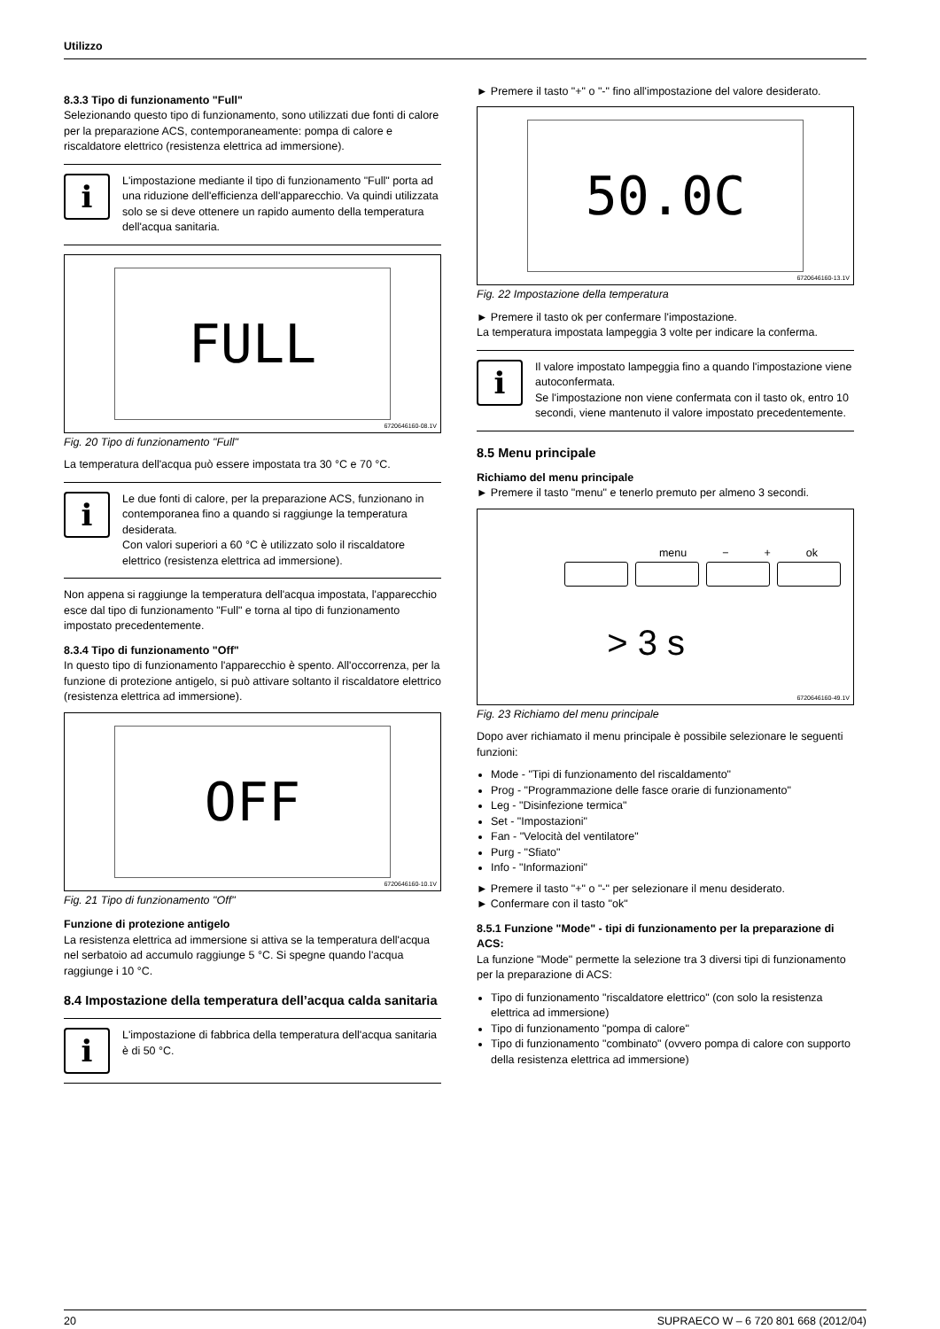Utilizzo
8.3.3 Tipo di funzionamento "Full"
Selezionando questo tipo di funzionamento, sono utilizzati due fonti di calore per la preparazione ACS, contemporaneamente: pompa di calore e riscaldatore elettrico (resistenza elettrica ad immersione).
i
L'impostazione mediante il tipo di funzionamento "Full" porta ad una riduzione dell'efficienza dell'apparecchio. Va quindi utilizzata solo se si deve ottenere un rapido aumento della temperatura dell'acqua sanitaria.
FULL
6720646160-08.1V
Fig. 20 Tipo di funzionamento "Full"
La temperatura dell'acqua può essere impostata tra 30 °C e 70 °C.
i
Le due fonti di calore, per la preparazione ACS, funzionano in contemporanea fino a quando si raggiunge la temperatura desiderata.
Con valori superiori a 60 °C è utilizzato solo il riscaldatore elettrico (resistenza elettrica ad immersione).
Non appena si raggiunge la temperatura dell'acqua impostata, l'apparecchio esce dal tipo di funzionamento "Full" e torna al tipo di funzionamento impostato precedentemente.
8.3.4 Tipo di funzionamento "Off"
In questo tipo di funzionamento l'apparecchio è spento. All'occorrenza, per la funzione di protezione antigelo, si può attivare soltanto il riscaldatore elettrico (resistenza elettrica ad immersione).
OFF
6720646160-10.1V
Fig. 21 Tipo di funzionamento "Off"
Funzione di protezione antigelo
La resistenza elettrica ad immersione si attiva se la temperatura dell'acqua nel serbatoio ad accumulo raggiunge 5 °C. Si spegne quando l'acqua raggiunge i 10 °C.
8.4 Impostazione della temperatura dell’acqua calda sanitaria
i
L'impostazione di fabbrica della temperatura dell'acqua sanitaria è di 50 °C.
► Premere il tasto "+" o "-" fino all'impostazione del valore desiderato.
50.0C
6720646160-13.1V
Fig. 22 Impostazione della temperatura
► Premere il tasto ok per confermare l'impostazione.
La temperatura impostata lampeggia 3 volte per indicare la conferma.
i
Il valore impostato lampeggia fino a quando l'impostazione viene autoconfermata.
Se l'impostazione non viene confermata con il tasto ok, entro 10 secondi, viene mantenuto il valore impostato precedentemente.
8.5 Menu principale
Richiamo del menu principale
► Premere il tasto "menu" e tenerlo premuto per almeno 3 secondi.
menu − + ok
> 3 s
6720646160-49.1V
Fig. 23 Richiamo del menu principale
Dopo aver richiamato il menu principale è possibile selezionare le seguenti funzioni:
Mode - "Tipi di funzionamento del riscaldamento"
Prog - "Programmazione delle fasce orarie di funzionamento"
Leg - "Disinfezione termica"
Set - "Impostazioni"
Fan - "Velocità del ventilatore"
Purg - "Sfiato"
Info - "Informazioni"
► Premere il tasto "+" o "-" per selezionare il menu desiderato.
► Confermare con il tasto "ok"
8.5.1 Funzione "Mode" - tipi di funzionamento per la preparazione di ACS:
La funzione "Mode" permette la selezione tra 3 diversi tipi di funzionamento per la preparazione di ACS:
Tipo di funzionamento "riscaldatore elettrico" (con solo la resistenza elettrica ad immersione)
Tipo di funzionamento "pompa di calore"
Tipo di funzionamento "combinato" (ovvero pompa di calore con supporto della resistenza elettrica ad immersione)
20 SUPRAECO W – 6 720 801 668 (2012/04)